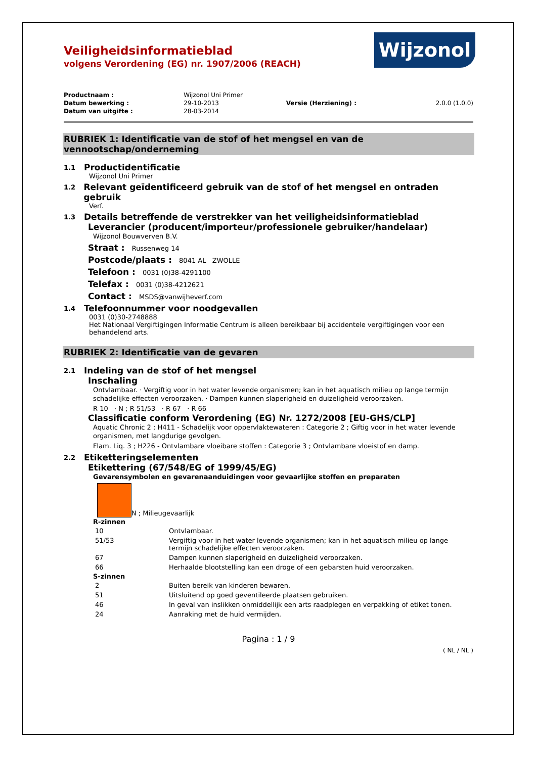Wijzonol
Veiligheidsinformatieblad
volgens Verordening (EG) nr. 1907/2006 (REACH)
| Productnaam : | Wijzonol Uni Primer | | |
| Datum bewerking : | 29-10-2013 | Versie (Herziening) : | 2.0.0 (1.0.0) |
| Datum van uitgifte : | 28-03-2014 | | |
RUBRIEK 1: Identificatie van de stof of het mengsel en van de vennootschap/onderneming
1.1 Productidentificatie
Wijzonol Uni Primer
1.2 Relevant geïdentificeerd gebruik van de stof of het mengsel en ontraden gebruik
Verf.
1.3 Details betreffende de verstrekker van het veiligheidsinformatieblad
Leverancier (producent/importeur/professionele gebruiker/handelaar)
Wijzonol Bouwverven B.V.
Straat : Russenweg 14
Postcode/plaats : 8041 AL ZWOLLE
Telefoon : 0031 (0)38-4291100
Telefax : 0031 (0)38-4212621
Contact : MSDS@vanwijheverf.com
1.4 Telefoonnummer voor noodgevallen
0031 (0)30-2748888
Het Nationaal Vergiftigingen Informatie Centrum is alleen bereikbaar bij accidentele vergiftigingen voor een behandelend arts.
RUBRIEK 2: Identificatie van de gevaren
2.1 Indeling van de stof of het mengsel
Inschaling
Ontvlambaar. · Vergiftig voor in het water levende organismen; kan in het aquatisch milieu op lange termijn schadelijke effecten veroorzaken. · Dampen kunnen slaperigheid en duizeligheid veroorzaken.
R 10 · N ; R 51/53 · R 67 · R 66
Classificatie conform Verordening (EG) Nr. 1272/2008 [EU-GHS/CLP]
Aquatic Chronic 2 ; H411 - Schadelijk voor oppervlaktewateren : Categorie 2 ; Giftig voor in het water levende organismen, met langdurige gevolgen.
Flam. Liq. 3 ; H226 - Ontvlambare vloeibare stoffen : Categorie 3 ; Ontvlambare vloeistof en damp.
2.2 Etiketteringselementen
Etikettering (67/548/EG of 1999/45/EG)
Gevarensymbolen en gevarenaanduidingen voor gevaarlijke stoffen en preparaten
N ; Milieugevaarlijk
R-zinnen
| 10 | Ontvlambaar. |
| 51/53 | Vergiftig voor in het water levende organismen; kan in het aquatisch milieu op lange termijn schadelijke effecten veroorzaken. |
| 67 | Dampen kunnen slaperigheid en duizeligheid veroorzaken. |
| 66 | Herhaalde blootstelling kan een droge of een gebarsten huid veroorzaken. |
S-zinnen
| 2 | Buiten bereik van kinderen bewaren. |
| 51 | Uitsluitend op goed geventileerde plaatsen gebruiken. |
| 46 | In geval van inslikken onmiddellijk een arts raadplegen en verpakking of etiket tonen. |
| 24 | Aanraking met de huid vermijden. |
Pagina : 1 / 9
( NL / NL )